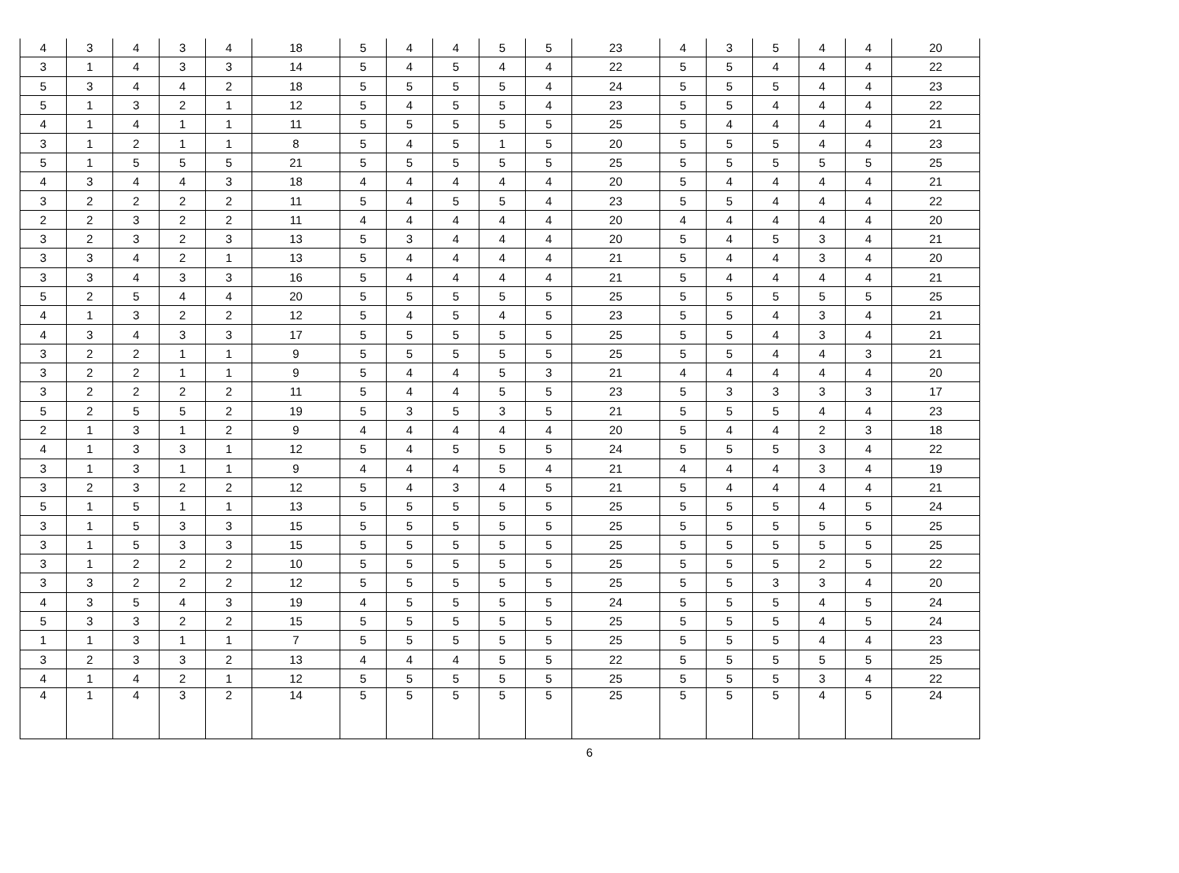| 4 | 3 | 4 | 3 | 4 | 18 | 5 | 4 | 4 | 5 | 5 | 23 | 4 | 3 | 5 | 4 | 4 | 20 |
| 3 | 1 | 4 | 3 | 3 | 14 | 5 | 4 | 5 | 4 | 4 | 22 | 5 | 5 | 4 | 4 | 4 | 22 |
| 5 | 3 | 4 | 4 | 2 | 18 | 5 | 5 | 5 | 5 | 4 | 24 | 5 | 5 | 5 | 4 | 4 | 23 |
| 5 | 1 | 3 | 2 | 1 | 12 | 5 | 4 | 5 | 5 | 4 | 23 | 5 | 5 | 4 | 4 | 4 | 22 |
| 4 | 1 | 4 | 1 | 1 | 11 | 5 | 5 | 5 | 5 | 5 | 25 | 5 | 4 | 4 | 4 | 4 | 21 |
| 3 | 1 | 2 | 1 | 1 | 8 | 5 | 4 | 5 | 1 | 5 | 20 | 5 | 5 | 5 | 4 | 4 | 23 |
| 5 | 1 | 5 | 5 | 5 | 21 | 5 | 5 | 5 | 5 | 5 | 25 | 5 | 5 | 5 | 5 | 5 | 25 |
| 4 | 3 | 4 | 4 | 3 | 18 | 4 | 4 | 4 | 4 | 4 | 20 | 5 | 4 | 4 | 4 | 4 | 21 |
| 3 | 2 | 2 | 2 | 2 | 11 | 5 | 4 | 5 | 5 | 4 | 23 | 5 | 5 | 4 | 4 | 4 | 22 |
| 2 | 2 | 3 | 2 | 2 | 11 | 4 | 4 | 4 | 4 | 4 | 20 | 4 | 4 | 4 | 4 | 4 | 20 |
| 3 | 2 | 3 | 2 | 3 | 13 | 5 | 3 | 4 | 4 | 4 | 20 | 5 | 4 | 5 | 3 | 4 | 21 |
| 3 | 3 | 4 | 2 | 1 | 13 | 5 | 4 | 4 | 4 | 4 | 21 | 5 | 4 | 4 | 3 | 4 | 20 |
| 3 | 3 | 4 | 3 | 3 | 16 | 5 | 4 | 4 | 4 | 4 | 21 | 5 | 4 | 4 | 4 | 4 | 21 |
| 5 | 2 | 5 | 4 | 4 | 20 | 5 | 5 | 5 | 5 | 5 | 25 | 5 | 5 | 5 | 5 | 5 | 25 |
| 4 | 1 | 3 | 2 | 2 | 12 | 5 | 4 | 5 | 4 | 5 | 23 | 5 | 5 | 4 | 3 | 4 | 21 |
| 4 | 3 | 4 | 3 | 3 | 17 | 5 | 5 | 5 | 5 | 5 | 25 | 5 | 5 | 4 | 3 | 4 | 21 |
| 3 | 2 | 2 | 1 | 1 | 9 | 5 | 5 | 5 | 5 | 5 | 25 | 5 | 5 | 4 | 4 | 3 | 21 |
| 3 | 2 | 2 | 1 | 1 | 9 | 5 | 4 | 4 | 5 | 3 | 21 | 4 | 4 | 4 | 4 | 4 | 20 |
| 3 | 2 | 2 | 2 | 2 | 11 | 5 | 4 | 4 | 5 | 5 | 23 | 5 | 3 | 3 | 3 | 3 | 17 |
| 5 | 2 | 5 | 5 | 2 | 19 | 5 | 3 | 5 | 3 | 5 | 21 | 5 | 5 | 5 | 4 | 4 | 23 |
| 2 | 1 | 3 | 1 | 2 | 9 | 4 | 4 | 4 | 4 | 4 | 20 | 5 | 4 | 4 | 2 | 3 | 18 |
| 4 | 1 | 3 | 3 | 1 | 12 | 5 | 4 | 5 | 5 | 5 | 24 | 5 | 5 | 5 | 3 | 4 | 22 |
| 3 | 1 | 3 | 1 | 1 | 9 | 4 | 4 | 4 | 5 | 4 | 21 | 4 | 4 | 4 | 3 | 4 | 19 |
| 3 | 2 | 3 | 2 | 2 | 12 | 5 | 4 | 3 | 4 | 5 | 21 | 5 | 4 | 4 | 4 | 4 | 21 |
| 5 | 1 | 5 | 1 | 1 | 13 | 5 | 5 | 5 | 5 | 5 | 25 | 5 | 5 | 5 | 4 | 5 | 24 |
| 3 | 1 | 5 | 3 | 3 | 15 | 5 | 5 | 5 | 5 | 5 | 25 | 5 | 5 | 5 | 5 | 5 | 25 |
| 3 | 1 | 5 | 3 | 3 | 15 | 5 | 5 | 5 | 5 | 5 | 25 | 5 | 5 | 5 | 5 | 5 | 25 |
| 3 | 1 | 2 | 2 | 2 | 10 | 5 | 5 | 5 | 5 | 5 | 25 | 5 | 5 | 5 | 2 | 5 | 22 |
| 3 | 3 | 2 | 2 | 2 | 12 | 5 | 5 | 5 | 5 | 5 | 25 | 5 | 5 | 3 | 3 | 4 | 20 |
| 4 | 3 | 5 | 4 | 3 | 19 | 4 | 5 | 5 | 5 | 5 | 24 | 5 | 5 | 5 | 4 | 5 | 24 |
| 5 | 3 | 3 | 2 | 2 | 15 | 5 | 5 | 5 | 5 | 5 | 25 | 5 | 5 | 5 | 4 | 5 | 24 |
| 1 | 1 | 3 | 1 | 1 | 7 | 5 | 5 | 5 | 5 | 5 | 25 | 5 | 5 | 5 | 4 | 4 | 23 |
| 3 | 2 | 3 | 3 | 2 | 13 | 4 | 4 | 4 | 5 | 5 | 22 | 5 | 5 | 5 | 5 | 5 | 25 |
| 4 | 1 | 4 | 2 | 1 | 12 | 5 | 5 | 5 | 5 | 5 | 25 | 5 | 5 | 5 | 3 | 4 | 22 |
| 4 | 1 | 4 | 3 | 2 | 14 | 5 | 5 | 5 | 5 | 5 | 25 | 5 | 5 | 5 | 4 | 5 | 24 |
6